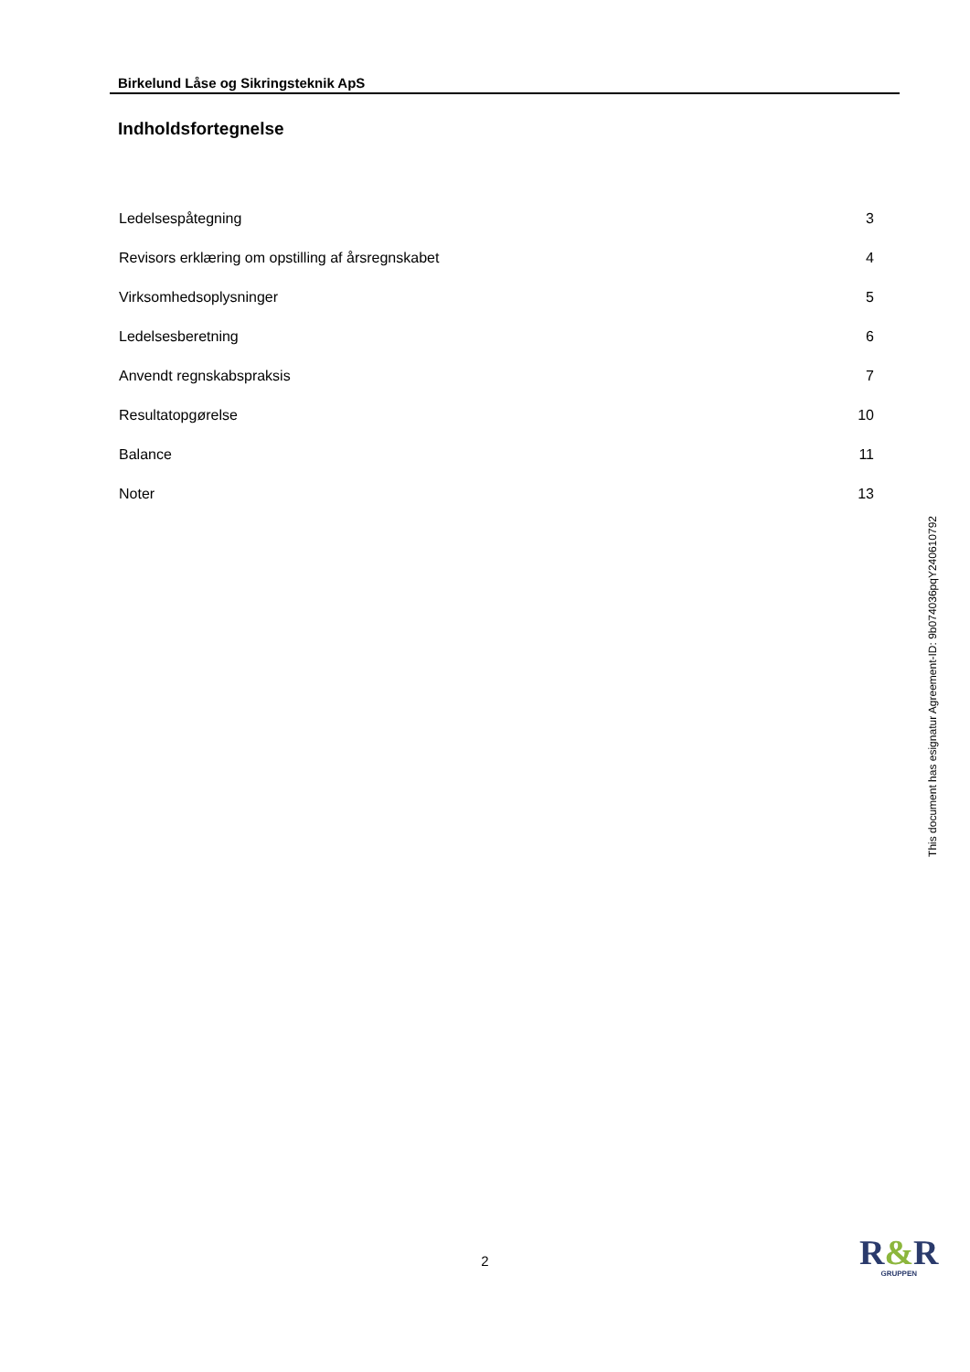Birkelund Låse og Sikringsteknik ApS
Indholdsfortegnelse
Ledelsespåtegning 3
Revisors erklæring om opstilling af årsregnskabet 4
Virksomhedsoplysninger 5
Ledelsesberetning 6
Anvendt regnskabspraksis 7
Resultatopgørelse 10
Balance 11
Noter 13
This document has esignatur Agreement-ID: 9b074036pqY240610792
2
R&R
GRUPPEN